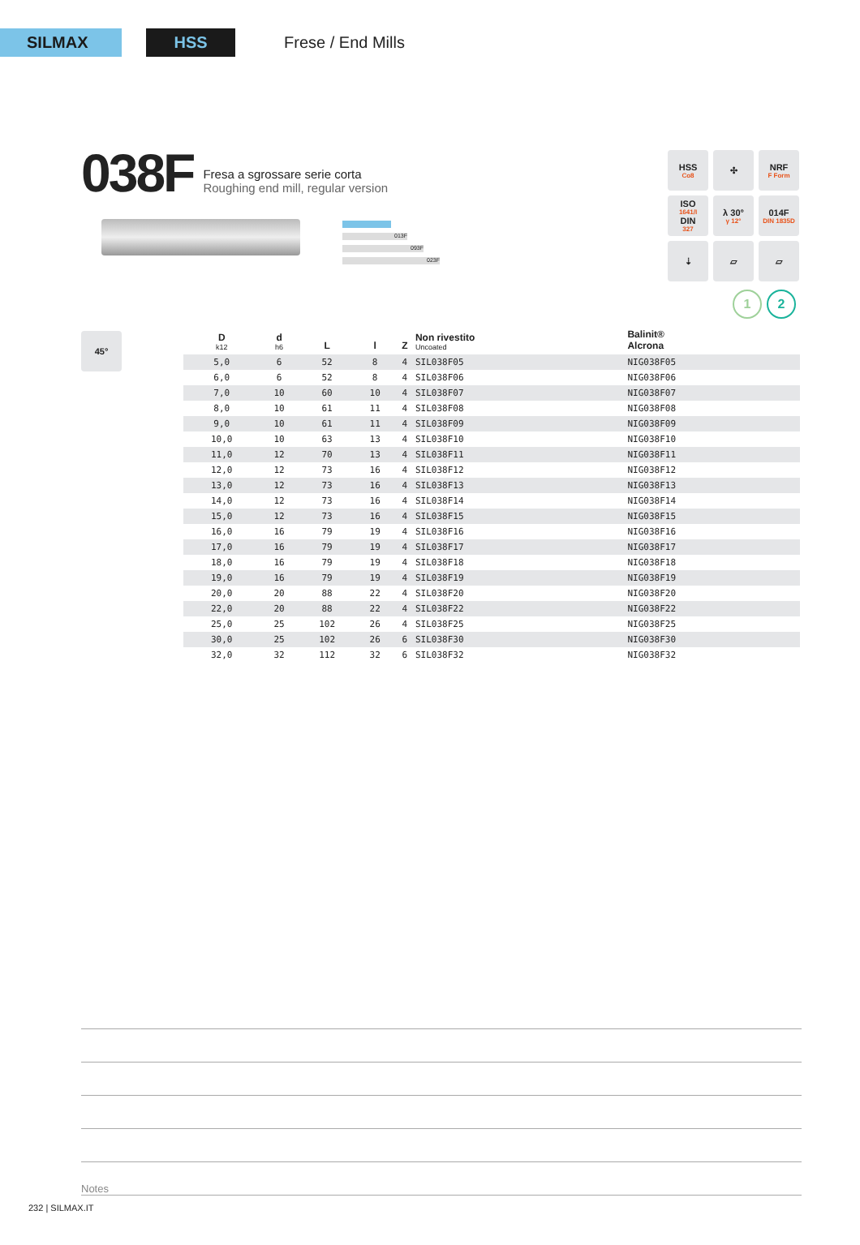SILMAX HSS
Frese / End Mills
038F
Fresa a sgrossare serie corta
Roughing end mill, regular version
013F
093F
023F
HSS
Co8
✣
NRF
F Form
ISO
1641/I
DIN
327
λ 30°
γ 12°
014F
DIN 1835D
⇣
▱
▱
1 2
45°
| D k12 | d h6 | L | l | Z | Non rivestito Uncoated | Balinit® Alcrona |
| --- | --- | --- | --- | --- | --- | --- |
| 5,0 | 6 | 52 | 8 | 4 | SIL038F05 | NIG038F05 |
| 6,0 | 6 | 52 | 8 | 4 | SIL038F06 | NIG038F06 |
| 7,0 | 10 | 60 | 10 | 4 | SIL038F07 | NIG038F07 |
| 8,0 | 10 | 61 | 11 | 4 | SIL038F08 | NIG038F08 |
| 9,0 | 10 | 61 | 11 | 4 | SIL038F09 | NIG038F09 |
| 10,0 | 10 | 63 | 13 | 4 | SIL038F10 | NIG038F10 |
| 11,0 | 12 | 70 | 13 | 4 | SIL038F11 | NIG038F11 |
| 12,0 | 12 | 73 | 16 | 4 | SIL038F12 | NIG038F12 |
| 13,0 | 12 | 73 | 16 | 4 | SIL038F13 | NIG038F13 |
| 14,0 | 12 | 73 | 16 | 4 | SIL038F14 | NIG038F14 |
| 15,0 | 12 | 73 | 16 | 4 | SIL038F15 | NIG038F15 |
| 16,0 | 16 | 79 | 19 | 4 | SIL038F16 | NIG038F16 |
| 17,0 | 16 | 79 | 19 | 4 | SIL038F17 | NIG038F17 |
| 18,0 | 16 | 79 | 19 | 4 | SIL038F18 | NIG038F18 |
| 19,0 | 16 | 79 | 19 | 4 | SIL038F19 | NIG038F19 |
| 20,0 | 20 | 88 | 22 | 4 | SIL038F20 | NIG038F20 |
| 22,0 | 20 | 88 | 22 | 4 | SIL038F22 | NIG038F22 |
| 25,0 | 25 | 102 | 26 | 4 | SIL038F25 | NIG038F25 |
| 30,0 | 25 | 102 | 26 | 6 | SIL038F30 | NIG038F30 |
| 32,0 | 32 | 112 | 32 | 6 | SIL038F32 | NIG038F32 |
Notes
232 | SILMAX.IT